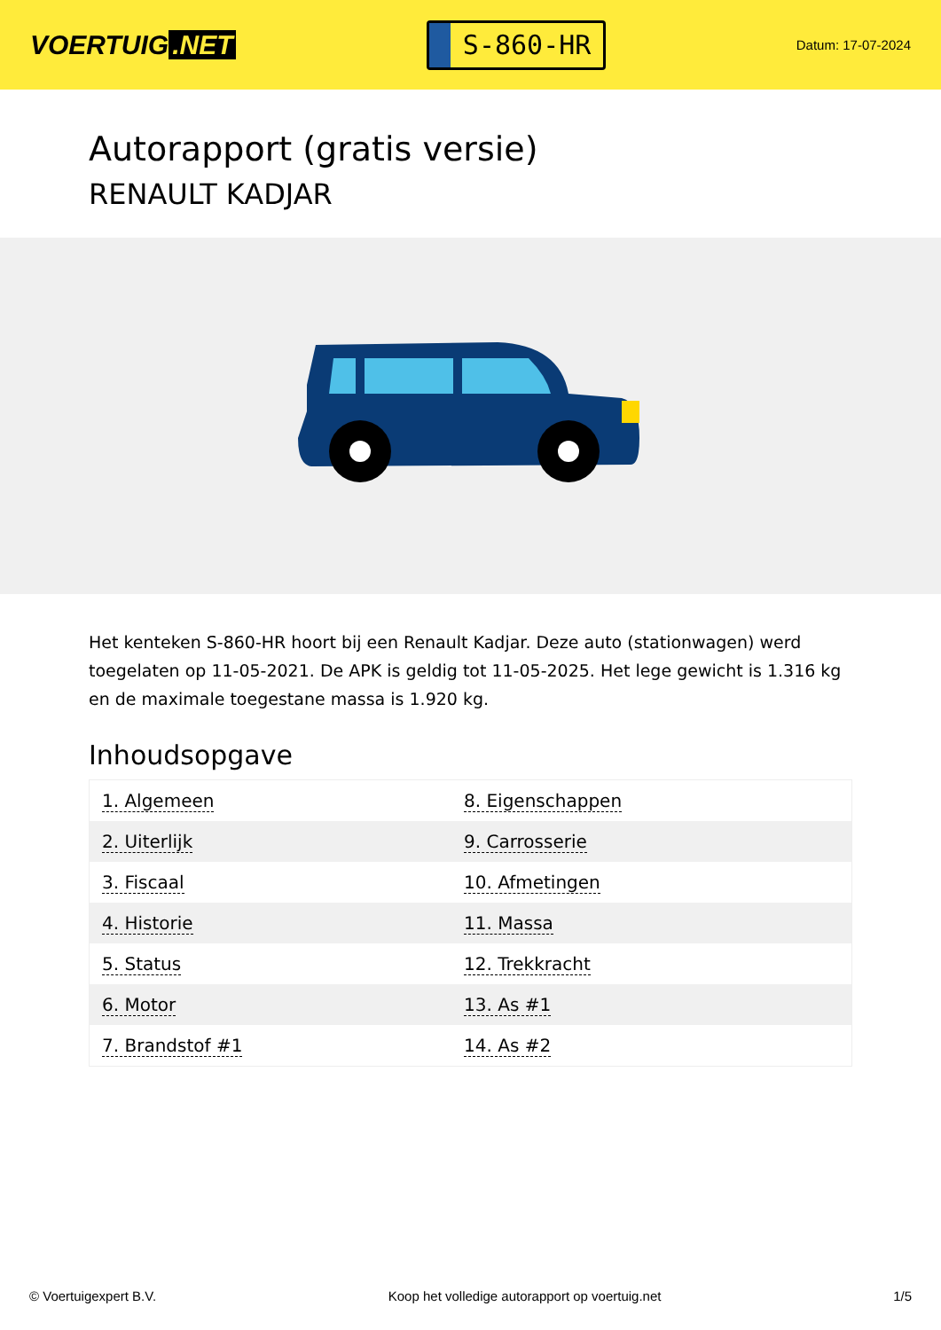VOERTUIG.NET
S-860-HR
Datum: 17-07-2024
Autorapport (gratis versie)
RENAULT KADJAR
Het kenteken S-860-HR hoort bij een Renault Kadjar. Deze auto (stationwagen) werd toegelaten op 11-05-2021. De APK is geldig tot 11-05-2025. Het lege gewicht is 1.316 kg en de maximale toegestane massa is 1.920 kg.
Inhoudsopgave
| 1. Algemeen | 8. Eigenschappen |
| 2. Uiterlijk | 9. Carrosserie |
| 3. Fiscaal | 10. Afmetingen |
| 4. Historie | 11. Massa |
| 5. Status | 12. Trekkracht |
| 6. Motor | 13. As #1 |
| 7. Brandstof #1 | 14. As #2 |
© Voertuigexpert B.V. Koop het volledige autorapport op voertuig.net 1/5